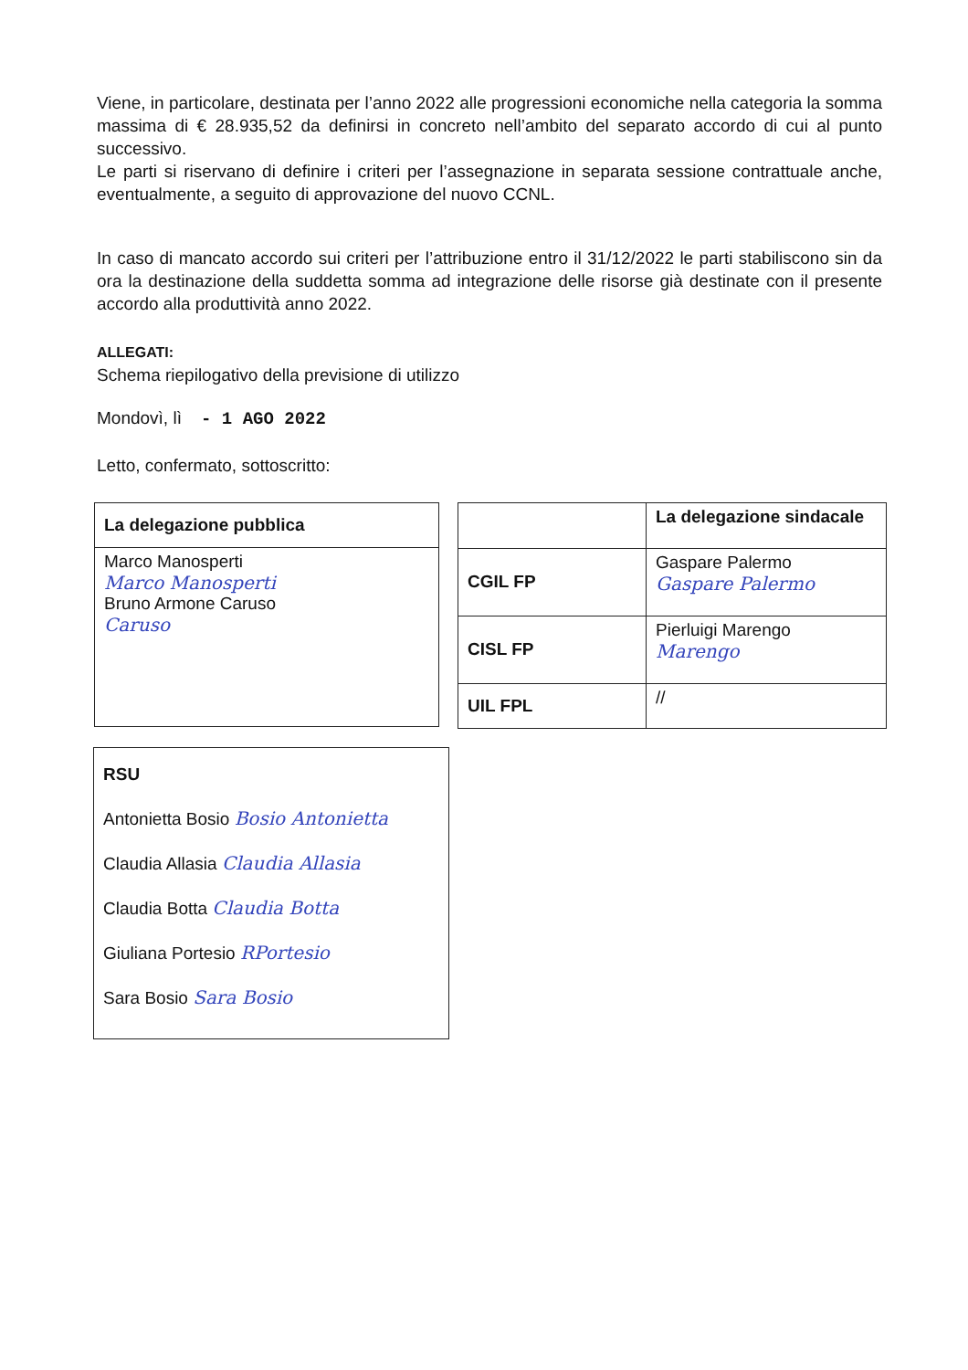Viene, in particolare, destinata per l’anno 2022 alle progressioni economiche nella categoria la somma massima di € 28.935,52 da definirsi in concreto nell’ambito del separato accordo di cui al punto successivo.
Le parti si riservano di definire i criteri per l’assegnazione in separata sessione contrattuale anche, eventualmente, a seguito di approvazione del nuovo CCNL.
In caso di mancato accordo sui criteri per l’attribuzione entro il 31/12/2022 le parti stabiliscono sin da ora la destinazione della suddetta somma ad integrazione delle risorse già destinate con il presente accordo alla produttività anno 2022.
ALLEGATI:
Schema riepilogativo della previsione di utilizzo
Mondovì, lì - 1 AGO 2022
Letto, confermato, sottoscritto:
| La delegazione pubblica |
| Marco Manosperti Marco Manosperti Bruno Armone Caruso Caruso |
| | La delegazione sindacale |
| CGIL FP | Gaspare Palermo Gaspare Palermo |
| CISL FP | Pierluigi Marengo Marengo |
| UIL FPL | // |
| RSU Antonietta Bosio Bosio Antonietta Claudia Allasia Claudia Allasia Claudia Botta Claudia Botta Giuliana Portesio RPortesio Sara Bosio Sara Bosio |